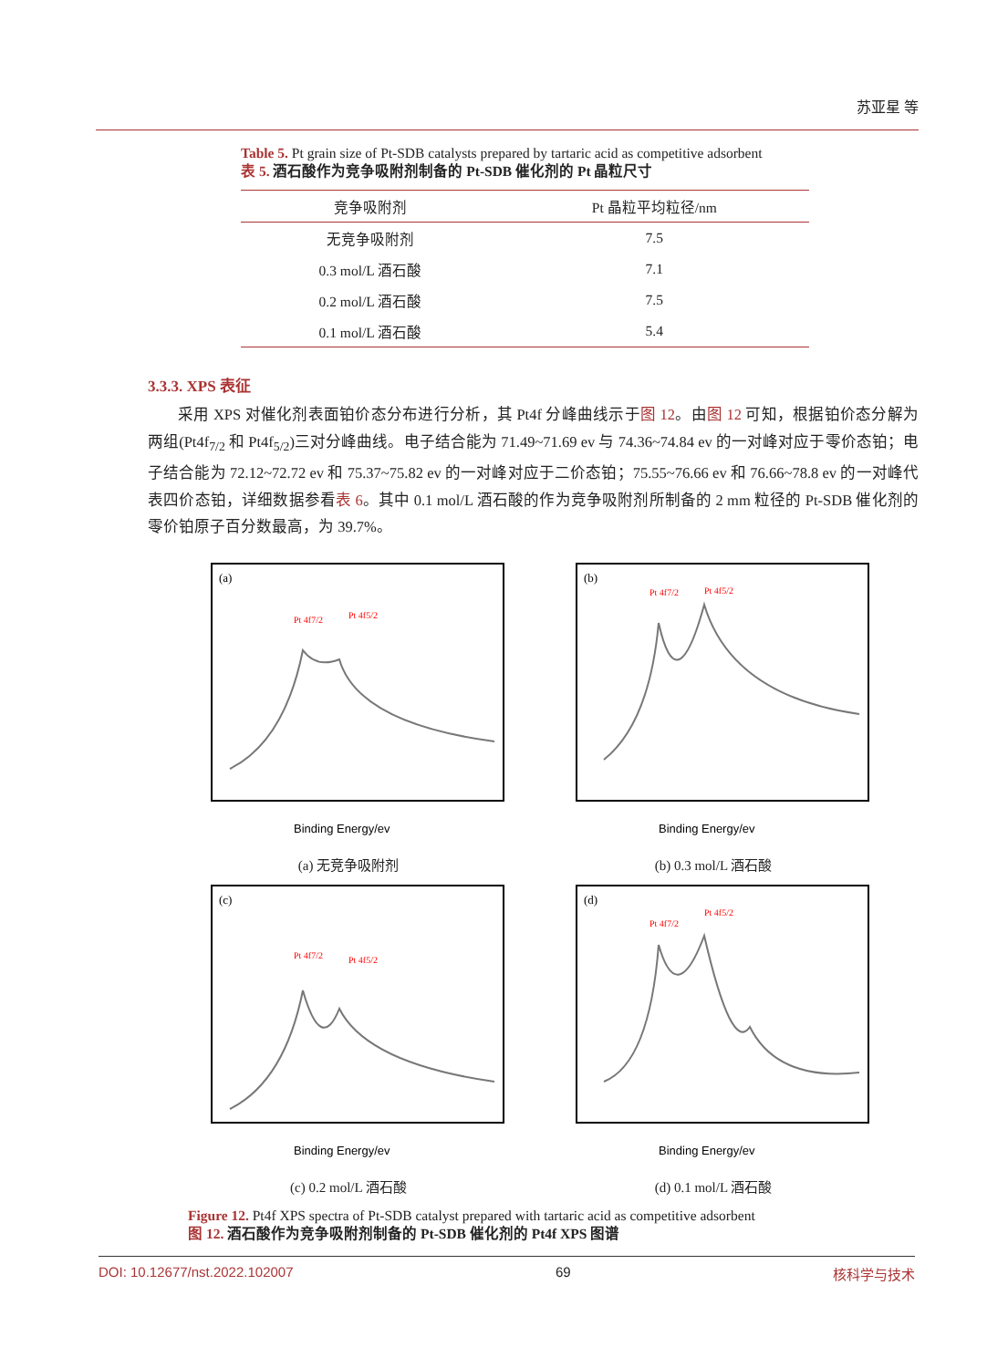苏亚星 等
Table 5. Pt grain size of Pt-SDB catalysts prepared by tartaric acid as competitive adsorbent
表 5. 酒石酸作为竞争吸附剂制备的 Pt-SDB 催化剂的 Pt 晶粒尺寸
| 竞争吸附剂 | Pt 晶粒平均粒径/nm |
| --- | --- |
| 无竞争吸附剂 | 7.5 |
| 0.3 mol/L 酒石酸 | 7.1 |
| 0.2 mol/L 酒石酸 | 7.5 |
| 0.1 mol/L 酒石酸 | 5.4 |
3.3.3. XPS 表征
采用 XPS 对催化剂表面铂价态分布进行分析，其 Pt4f 分峰曲线示于图 12。由图 12 可知，根据铂价态分解为两组(Pt4f<sub>7/2</sub> 和 Pt4f<sub>5/2</sub>)三对分峰曲线。电子结合能为 71.49~71.69 ev 与 74.36~74.84 ev 的一对峰对应于零价态铂；电子结合能为 72.12~72.72 ev 和 75.37~75.82 ev 的一对峰对应于二价态铂；75.55~76.66 ev 和 76.66~78.8 ev 的一对峰代表四价态铂，详细数据参看表 6。其中 0.1 mol/L 酒石酸的作为竞争吸附剂所制备的 2 mm 粒径的 Pt-SDB 催化剂的零价铂原子百分数最高，为 39.7%。
(a)
Pt 4f7/2
Pt 4f5/2
Binding Energy/ev
(a) 无竞争吸附剂
(b)
Pt 4f7/2
Pt 4f5/2
Binding Energy/ev
(b) 0.3 mol/L 酒石酸
(c)
Pt 4f7/2
Pt 4f5/2
Binding Energy/ev
(c) 0.2 mol/L 酒石酸
(d)
Pt 4f7/2
Pt 4f5/2
Binding Energy/ev
(d) 0.1 mol/L 酒石酸
Figure 12. Pt4f XPS spectra of Pt-SDB catalyst prepared with tartaric acid as competitive adsorbent
图 12. 酒石酸作为竞争吸附剂制备的 Pt-SDB 催化剂的 Pt4f XPS 图谱
DOI: 10.12677/nst.2022.102007 69 核科学与技术